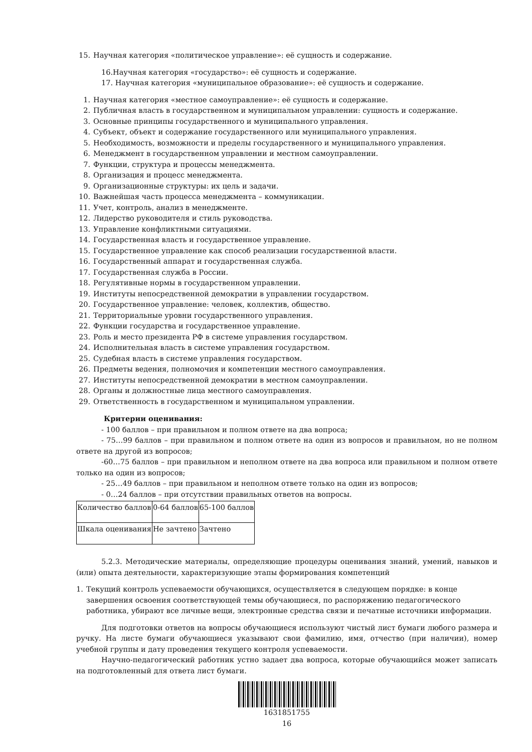15. Научная категория «политическое управление»: её сущность и содержание.
16.Научная категория «государство»: её сущность и содержание.
17. Научная категория «муниципальное образование»: её сущность и содержание.
1. Научная категория «местное самоуправление»: её сущность и содержание.
2. Публичная власть в государственном и муниципальном управлении: сущность и содержание.
3. Основные принципы государственного и муниципального управления.
4. Субъект, объект и содержание государственного или муниципального управления.
5. Необходимость, возможности и пределы государственного и муниципального управления.
6. Менеджмент в государственном управлении и местном самоуправлении.
7. Функции, структура и процессы менеджмента.
8. Организация и процесс менеджмента.
9. Организационные структуры: их цель и задачи.
10. Важнейшая часть процесса менеджмента – коммуникации.
11. Учет, контроль, анализ в менеджменте.
12. Лидерство руководителя и стиль руководства.
13. Управление конфликтными ситуациями.
14. Государственная власть и государственное управление.
15. Государственное управление как способ реализации государственной власти.
16. Государственный аппарат и государственная служба.
17. Государственная служба в России.
18. Регулятивные нормы в государственном управлении.
19. Институты непосредственной демократии в управлении государством.
20. Государственное управление: человек, коллектив, общество.
21. Территориальные уровни государственного управления.
22. Функции государства и государственное управление.
23. Роль и место президента РФ в системе управления государством.
24. Исполнительная власть в системе управления государством.
25. Судебная власть в системе управления государством.
26. Предметы ведения, полномочия и компетенции местного самоуправления.
27. Институты непосредственной демократии в местном самоуправлении.
28. Органы и должностные лица местного самоуправления.
29. Ответственность в государственном и муниципальном управлении.
Критерии оценивания:
- 100 баллов – при правильном и полном ответе на два вопроса;
- 75…99 баллов – при правильном и полном ответе на один из вопросов и правильном, но не полном ответе на другой из вопросов;
-60…75 баллов – при правильном и неполном ответе на два вопроса или правильном и полном ответе только на один из вопросов;
- 25…49 баллов – при правильном и неполном ответе только на один из вопросов;
- 0…24 баллов – при отсутствии правильных ответов на вопросы.
| Количество баллов | 0-64 баллов | 65-100 баллов |
| Шкала оценивания | Не зачтено | Зачтено |
5.2.3. Методические материалы, определяющие процедуры оценивания знаний, умений, навыков и (или) опыта деятельности, характеризующие этапы формирования компетенций
1. Текущий контроль успеваемости обучающихся, осуществляется в следующем порядке: в конце завершения освоения соответствующей темы обучающиеся, по распоряжению педагогического работника, убирают все личные вещи, электронные средства связи и печатные источники информации.
Для подготовки ответов на вопросы обучающиеся используют чистый лист бумаги любого размера и ручку. На листе бумаги обучающиеся указывают свои фамилию, имя, отчество (при наличии), номер учебной группы и дату проведения текущего контроля успеваемости.
Научно-педагогический работник устно задает два вопроса, которые обучающийся может записать на подготовленный для ответа лист бумаги.
1631851755
16